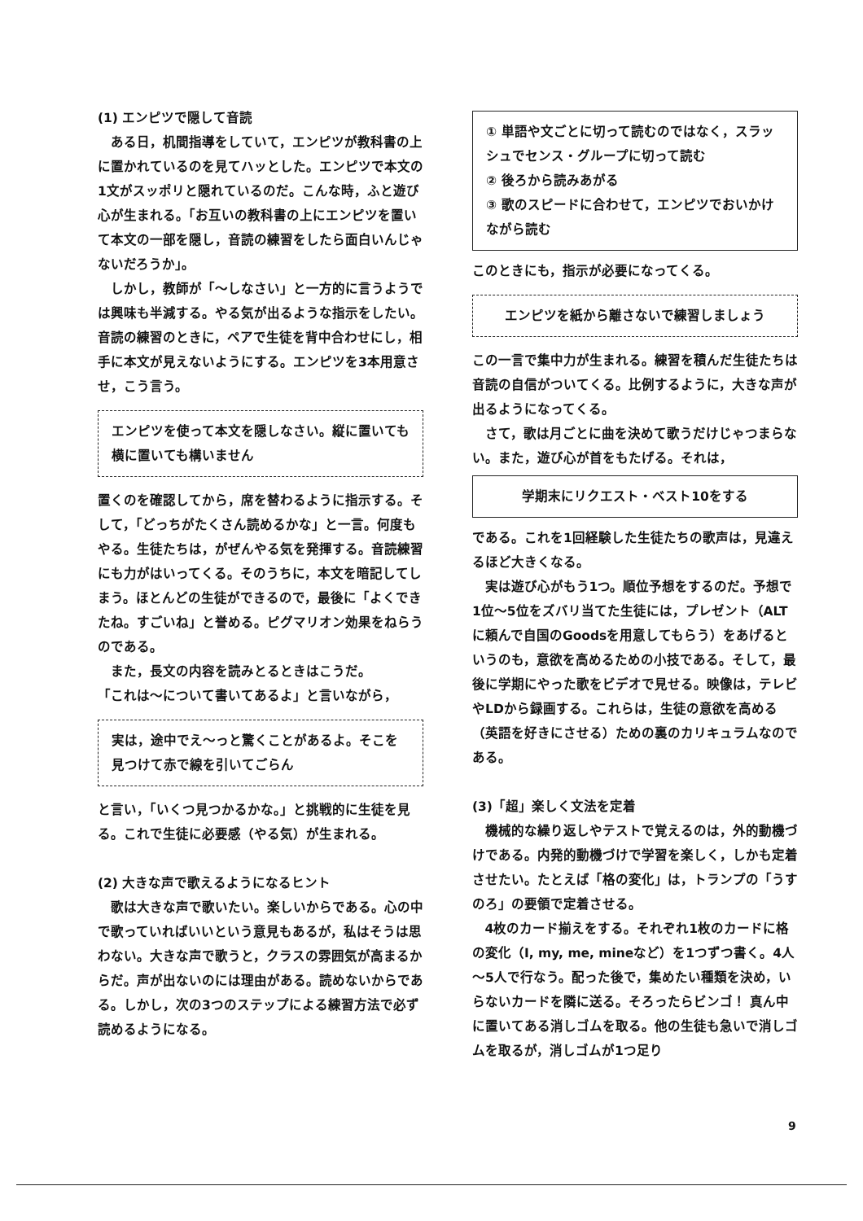(1) エンピツで隠して音読
ある日，机間指導をしていて，エンピツが教科書の上に置かれているのを見てハッとした。エンピツで本文の1文がスッポリと隠れているのだ。こんな時，ふと遊び心が生まれる。「お互いの教科書の上にエンピツを置いて本文の一部を隠し，音読の練習をしたら面白いんじゃないだろうか」。
しかし，教師が「～しなさい」と一方的に言うようでは興味も半減する。やる気が出るような指示をしたい。音読の練習のときに，ペアで生徒を背中合わせにし，相手に本文が見えないようにする。エンピツを3本用意させ，こう言う。
エンピツを使って本文を隠しなさい。縦に置いても横に置いても構いません
置くのを確認してから，席を替わるように指示する。そして，「どっちがたくさん読めるかな」と一言。何度もやる。生徒たちは，がぜんやる気を発揮する。音読練習にも力がはいってくる。そのうちに，本文を暗記してしまう。ほとんどの生徒ができるので，最後に「よくできたね。すごいね」と誉める。ピグマリオン効果をねらうのである。
また，長文の内容を読みとるときはこうだ。
「これは～について書いてあるよ」と言いながら，
実は，途中でえ～っと驚くことがあるよ。そこを見つけて赤で線を引いてごらん
と言い，「いくつ見つかるかな。」と挑戦的に生徒を見る。これで生徒に必要感（やる気）が生まれる。
(2) 大きな声で歌えるようになるヒント
歌は大きな声で歌いたい。楽しいからである。心の中で歌っていればいいという意見もあるが，私はそうは思わない。大きな声で歌うと，クラスの雰囲気が高まるからだ。声が出ないのには理由がある。読めないからである。しかし，次の3つのステップによる練習方法で必ず読めるようになる。
① 単語や文ごとに切って読むのではなく，スラッシュでセンス・グループに切って読む
② 後ろから読みあがる
③ 歌のスピードに合わせて，エンピツでおいかけながら読む
このときにも，指示が必要になってくる。
エンピツを紙から離さないで練習しましょう
この一言で集中力が生まれる。練習を積んだ生徒たちは音読の自信がついてくる。比例するように，大きな声が出るようになってくる。
さて，歌は月ごとに曲を決めて歌うだけじゃつまらない。また，遊び心が首をもたげる。それは，
学期末にリクエスト・ベスト10をする
である。これを1回経験した生徒たちの歌声は，見違えるほど大きくなる。
実は遊び心がもう1つ。順位予想をするのだ。予想で1位～5位をズバリ当てた生徒には，プレゼント（ALTに頼んで自国のGoodsを用意してもらう）をあげるというのも，意欲を高めるための小技である。そして，最後に学期にやった歌をビデオで見せる。映像は，テレビやLDから録画する。これらは，生徒の意欲を高める（英語を好きにさせる）ための裏のカリキュラムなのである。
(3)「超」楽しく文法を定着
機械的な繰り返しやテストで覚えるのは，外的動機づけである。内発的動機づけで学習を楽しく，しかも定着させたい。たとえば「格の変化」は，トランプの「うすのろ」の要領で定着させる。
4枚のカード揃えをする。それぞれ1枚のカードに格の変化（I, my, me, mineなど）を1つずつ書く。4人～5人で行なう。配った後で，集めたい種類を決め，いらないカードを隣に送る。そろったらビンゴ！ 真ん中に置いてある消しゴムを取る。他の生徒も急いで消しゴムを取るが，消しゴムが1つ足り
9